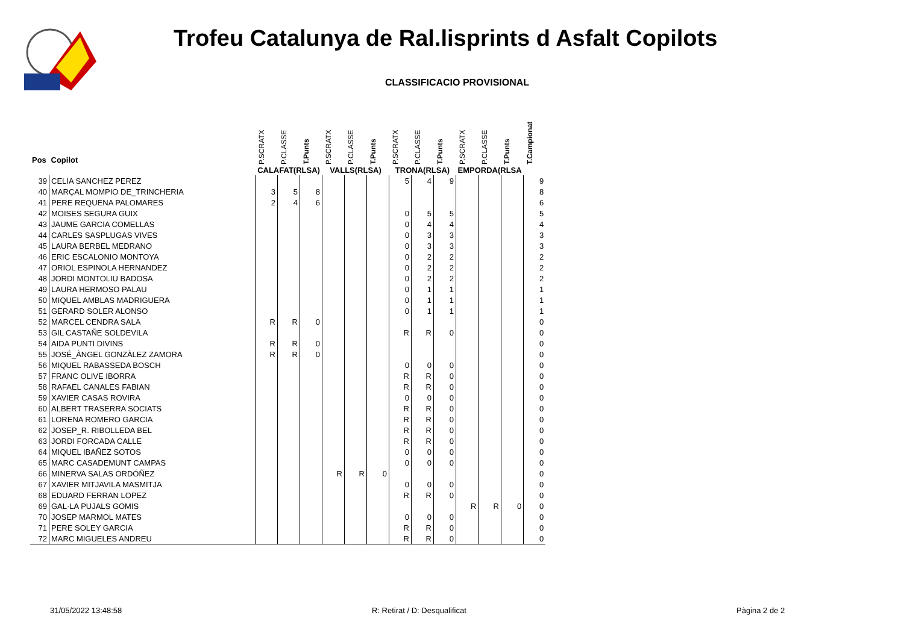Trofeu Catalunya de Ral.lisprints d Asfalt Copilots
CLASSIFICACIO PROVISIONAL
| Pos | Copilot | P.SCRATX | P.CLASSE | T.Punts | P.SCRATX | P.CLASSE | T.Punts | P.SCRATX | P.CLASSE | T.Punts | P.SCRATX | P.CLASSE | T.Punts | T.Campionat |
| --- | --- | --- | --- | --- | --- | --- | --- | --- | --- | --- | --- | --- | --- | --- |
| | | CALAFAT(RLSA) | | | VALLS(RLSA) | | | TRONA(RLSA) | | | EMPORDA(RLSA | | | |
| 39 | CELIA SANCHEZ PEREZ | | | | | | | 5 | 4 | 9 | | | | 9 |
| 40 | MARÇAL MOMPIO DE_TRINCHERIA | 3 | 5 | 8 | | | | | | | | | | 8 |
| 41 | PERE REQUENA PALOMARES | 2 | 4 | 6 | | | | | | | | | | 6 |
| 42 | MOISES SEGURA GUIX | | | | | | | 0 | 5 | 5 | | | | 5 |
| 43 | JAUME GARCIA COMELLAS | | | | | | | 0 | 4 | 4 | | | | 4 |
| 44 | CARLES SASPLUGAS VIVES | | | | | | | 0 | 3 | 3 | | | | 3 |
| 45 | LAURA BERBEL MEDRANO | | | | | | | 0 | 3 | 3 | | | | 3 |
| 46 | ERIC ESCALONIO MONTOYA | | | | | | | 0 | 2 | 2 | | | | 2 |
| 47 | ORIOL ESPINOLA HERNANDEZ | | | | | | | 0 | 2 | 2 | | | | 2 |
| 48 | JORDI MONTOLIU BADOSA | | | | | | | 0 | 2 | 2 | | | | 2 |
| 49 | LAURA HERMOSO PALAU | | | | | | | 0 | 1 | 1 | | | | 1 |
| 50 | MIQUEL AMBLAS MADRIGUERA | | | | | | | 0 | 1 | 1 | | | | 1 |
| 51 | GERARD SOLER ALONSO | | | | | | | 0 | 1 | 1 | | | | 1 |
| 52 | MARCEL CENDRA SALA | R | R | 0 | | | | | | | | | | 0 |
| 53 | GIL CASTAÑE SOLDEVILA | | | | | | | R | R | 0 | | | | 0 |
| 54 | AIDA PUNTI DIVINS | R | R | 0 | | | | | | | | | | 0 |
| 55 | JOSÉ_ÀNGEL GONZÀLEZ ZAMORA | R | R | 0 | | | | | | | | | | 0 |
| 56 | MIQUEL RABASSEDA BOSCH | | | | | | | 0 | 0 | 0 | | | | 0 |
| 57 | FRANC OLIVE IBORRA | | | | | | | R | R | 0 | | | | 0 |
| 58 | RAFAEL CANALES FABIAN | | | | | | | R | R | 0 | | | | 0 |
| 59 | XAVIER CASAS ROVIRA | | | | | | | 0 | 0 | 0 | | | | 0 |
| 60 | ALBERT TRASERRA SOCIATS | | | | | | | R | R | 0 | | | | 0 |
| 61 | LORENA ROMERO GARCIA | | | | | | | R | R | 0 | | | | 0 |
| 62 | JOSEP_R. RIBOLLEDA BEL | | | | | | | R | R | 0 | | | | 0 |
| 63 | JORDI FORCADA CALLE | | | | | | | R | R | 0 | | | | 0 |
| 64 | MIQUEL IBAÑEZ SOTOS | | | | | | | 0 | 0 | 0 | | | | 0 |
| 65 | MARC CASADEMUNT CAMPAS | | | | | | | 0 | 0 | 0 | | | | 0 |
| 66 | MINERVA SALAS ORDÓÑEZ | | | | R | R | 0 | | | | | | | 0 |
| 67 | XAVIER MITJAVILA MASMITJA | | | | | | | 0 | 0 | 0 | | | | 0 |
| 68 | EDUARD FERRAN LOPEZ | | | | | | | R | R | 0 | | | | 0 |
| 69 | GAL·LA PUJALS GOMIS | | | | | | | | | | R | R | 0 | 0 |
| 70 | JOSEP MARMOL MATES | | | | | | | 0 | 0 | 0 | | | | 0 |
| 71 | PERE SOLEY GARCIA | | | | | | | R | R | 0 | | | | 0 |
| 72 | MARC MIGUELES ANDREU | | | | | | | R | R | 0 | | | | 0 |
31/05/2022 13:48:58 R: Retirat / D: Desqualificat Pàgina 2 de 2